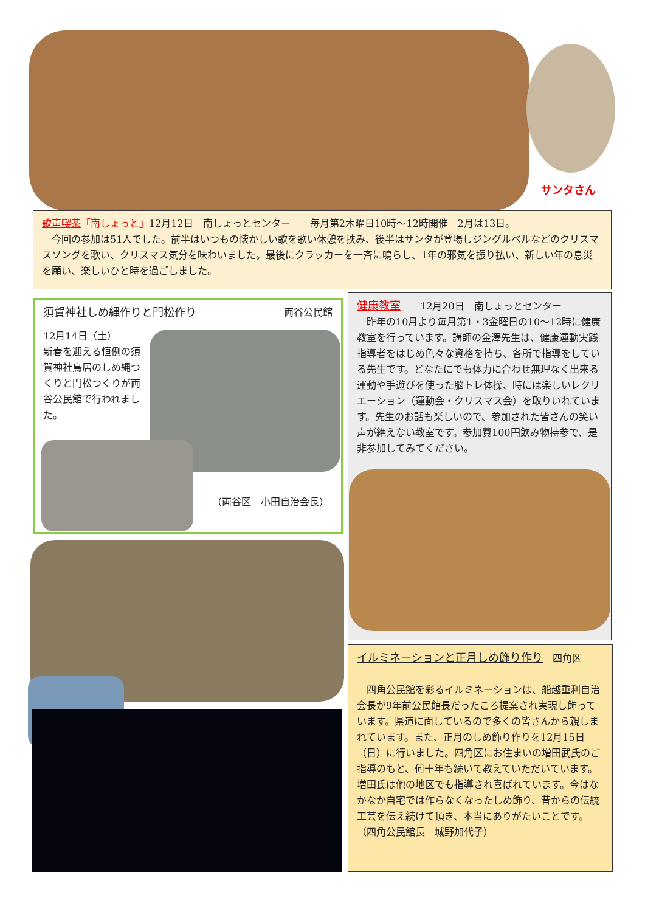サンタさん
歌声喫茶「南しょっと」12月12日　南しょっとセンター　　毎月第2木曜日10時〜12時開催　2月は13日。
　今回の参加は51人でした。前半はいつもの懐かしい歌を歌い休憩を挟み、後半はサンタが登場しジングルベルなどのクリスマスソングを歌い、クリスマス気分を味わいました。最後にクラッカーを一斉に鳴らし、1年の邪気を振り払い、新しい年の息災を願い、楽しいひと時を過ごしました。
須賀神社しめ縄作りと門松作り 両谷公民館
12月14日（土）
新春を迎える恒例の須賀神社鳥居のしめ縄つくりと門松つくりが両谷公民館で行われました。
（両谷区　小田自治会長）
健康教室　　12月20日　南しょっとセンター
　昨年の10月より毎月第1・3金曜日の10〜12時に健康教室を行っています。講師の金澤先生は、健康運動実践指導者をはじめ色々な資格を持ち、各所で指導をしている先生です。どなたにでも体力に合わせ無理なく出来る運動や手遊びを使った脳トレ体操、時には楽しいレクリエーション（運動会・クリスマス会）を取りいれています。先生のお話も楽しいので、参加された皆さんの笑い声が絶えない教室です。参加費100円飲み物持参で、是非参加してみてください。
イルミネーションと正月しめ飾り作り　四角区
　四角公民館を彩るイルミネーションは、船越重利自治会長が9年前公民館長だったころ提案され実現し飾っています。県道に面しているので多くの皆さんから親しまれています。また、正月のしめ飾り作りを12月15日（日）に行いました。四角区にお住まいの増田武氏のご指導のもと、何十年も続いて教えていただいています。増田氏は他の地区でも指導され喜ばれています。今はなかなか自宅では作らなくなったしめ飾り、昔からの伝統工芸を伝え続けて頂き、本当にありがたいことです。　　　　（四角公民館長　城野加代子）